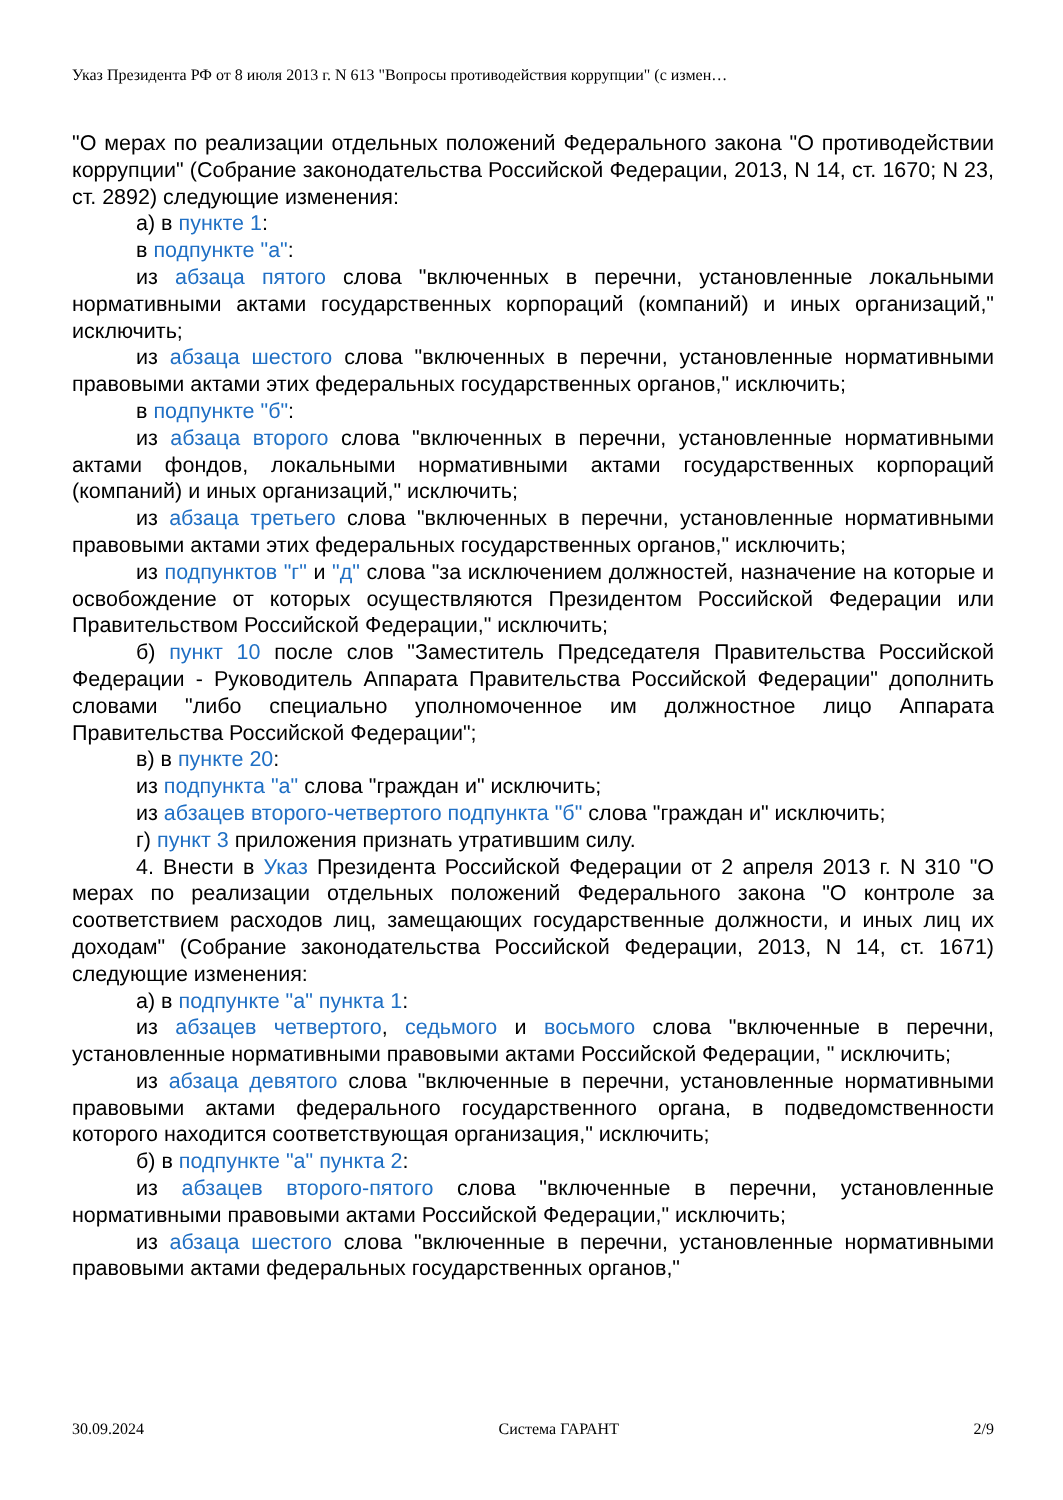Указ Президента РФ от 8 июля 2013 г. N 613 "Вопросы противодействия коррупции" (с измен…
"О мерах по реализации отдельных положений Федерального закона "О противодействии коррупции" (Собрание законодательства Российской Федерации, 2013, N 14, ст. 1670; N 23, ст. 2892) следующие изменения:
а) в пункте 1:
в подпункте "а":
из абзаца пятого слова "включенных в перечни, установленные локальными нормативными актами государственных корпораций (компаний) и иных организаций," исключить;
из абзаца шестого слова "включенных в перечни, установленные нормативными правовыми актами этих федеральных государственных органов," исключить;
в подпункте "б":
из абзаца второго слова "включенных в перечни, установленные нормативными актами фондов, локальными нормативными актами государственных корпораций (компаний) и иных организаций," исключить;
из абзаца третьего слова "включенных в перечни, установленные нормативными правовыми актами этих федеральных государственных органов," исключить;
из подпунктов "г" и "д" слова "за исключением должностей, назначение на которые и освобождение от которых осуществляются Президентом Российской Федерации или Правительством Российской Федерации," исключить;
б) пункт 10 после слов "Заместитель Председателя Правительства Российской Федерации - Руководитель Аппарата Правительства Российской Федерации" дополнить словами "либо специально уполномоченное им должностное лицо Аппарата Правительства Российской Федерации";
в) в пункте 20:
из подпункта "а" слова "граждан и" исключить;
из абзацев второго-четвертого подпункта "б" слова "граждан и" исключить;
г) пункт 3 приложения признать утратившим силу.
4. Внести в Указ Президента Российской Федерации от 2 апреля 2013 г. N 310 "О мерах по реализации отдельных положений Федерального закона "О контроле за соответствием расходов лиц, замещающих государственные должности, и иных лиц их доходам" (Собрание законодательства Российской Федерации, 2013, N 14, ст. 1671) следующие изменения:
а) в подпункте "а" пункта 1:
из абзацев четвертого, седьмого и восьмого слова "включенные в перечни, установленные нормативными правовыми актами Российской Федерации, " исключить;
из абзаца девятого слова "включенные в перечни, установленные нормативными правовыми актами федерального государственного органа, в подведомственности которого находится соответствующая организация," исключить;
б) в подпункте "а" пункта 2:
из абзацев второго-пятого слова "включенные в перечни, установленные нормативными правовыми актами Российской Федерации," исключить;
из абзаца шестого слова "включенные в перечни, установленные нормативными правовыми актами федеральных государственных органов,"
30.09.2024 Система ГАРАНТ 2/9